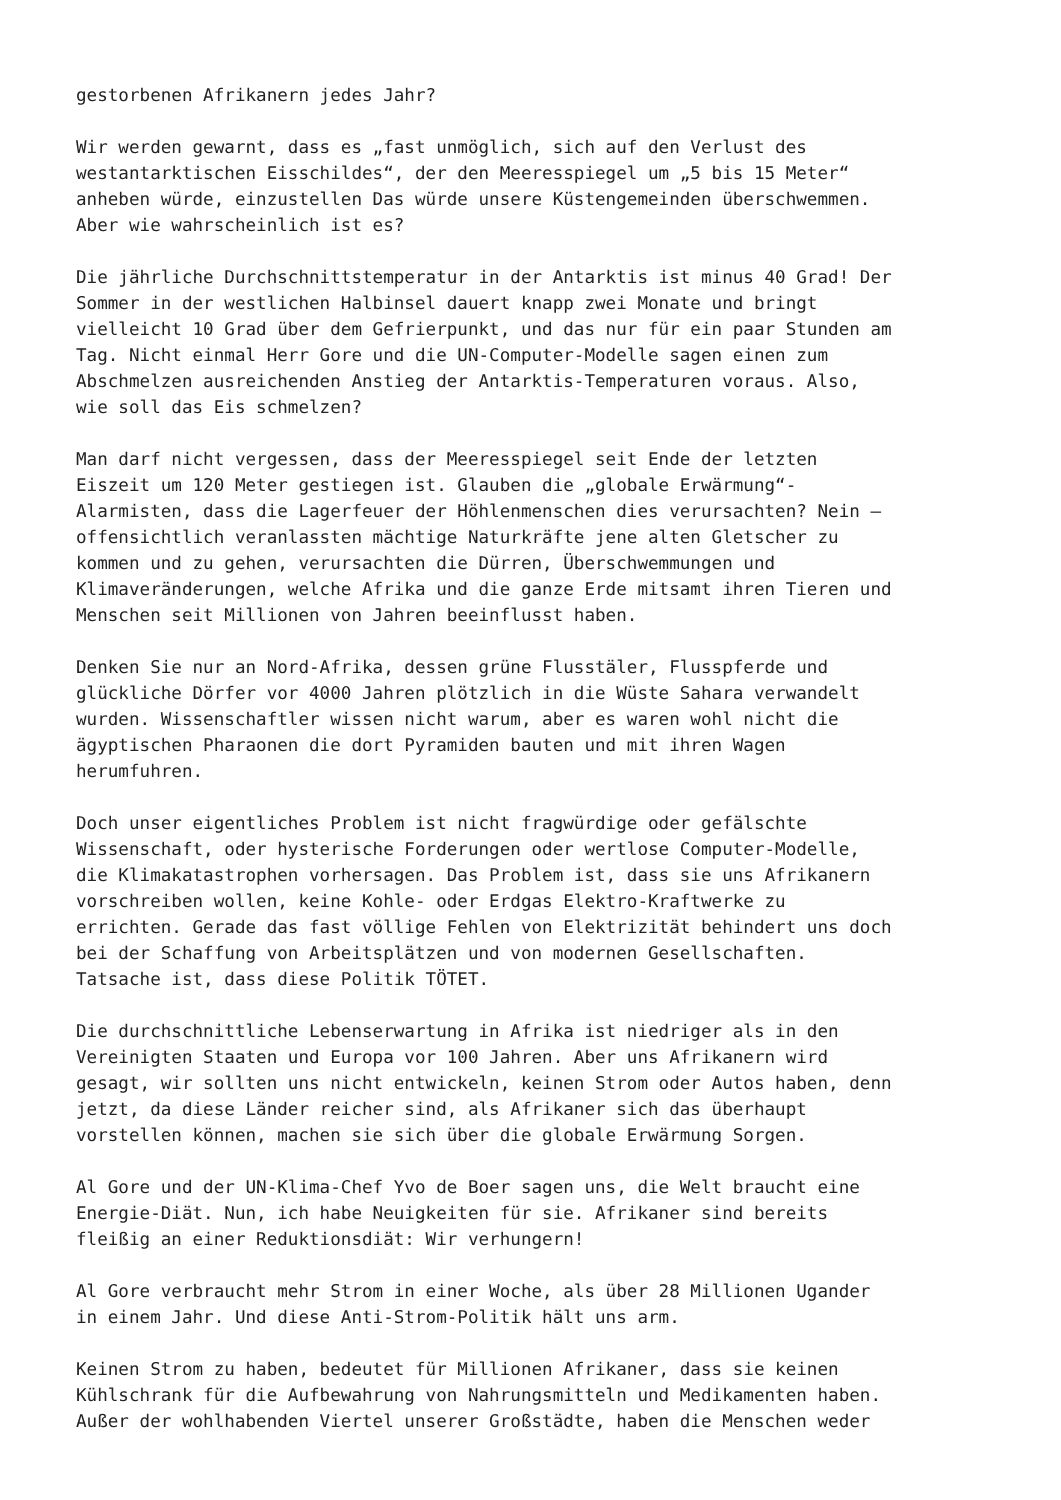gestorbenen Afrikanern jedes Jahr?
Wir werden gewarnt, dass es „fast unmöglich, sich auf den Verlust des westantarktischen Eisschildes“, der den Meeresspiegel um „5 bis 15 Meter“ anheben würde, einzustellen Das würde unsere Küstengemeinden überschwemmen. Aber wie wahrscheinlich ist es?
Die jährliche Durchschnittstemperatur in der Antarktis ist minus 40 Grad! Der Sommer in der westlichen Halbinsel dauert knapp zwei Monate und bringt vielleicht 10 Grad über dem Gefrierpunkt, und das nur für ein paar Stunden am Tag. Nicht einmal Herr Gore und die UN-Computer-Modelle sagen einen zum Abschmelzen ausreichenden Anstieg der Antarktis-Temperaturen voraus. Also, wie soll das Eis schmelzen?
Man darf nicht vergessen, dass der Meeresspiegel seit Ende der letzten Eiszeit um 120 Meter gestiegen ist. Glauben die „globale Erwärmung“- Alarmisten, dass die Lagerfeuer der Höhlenmenschen dies verursachten? Nein – offensichtlich veranlassten mächtige Naturkräfte jene alten Gletscher zu kommen und zu gehen, verursachten die Dürren, Überschwemmungen und Klimaveränderungen, welche Afrika und die ganze Erde mitsamt ihren Tieren und Menschen seit Millionen von Jahren beeinflusst haben.
Denken Sie nur an Nord-Afrika, dessen grüne Flusstäler, Flusspferde und glückliche Dörfer vor 4000 Jahren plötzlich in die Wüste Sahara verwandelt wurden. Wissenschaftler wissen nicht warum, aber es waren wohl nicht die ägyptischen Pharaonen die dort Pyramiden bauten und mit ihren Wagen herumfuhren.
Doch unser eigentliches Problem ist nicht fragwürdige oder gefälschte Wissenschaft, oder hysterische Forderungen oder wertlose Computer-Modelle, die Klimakatastrophen vorhersagen. Das Problem ist, dass sie uns Afrikanern vorschreiben wollen, keine Kohle- oder Erdgas Elektro-Kraftwerke zu errichten. Gerade das fast völlige Fehlen von Elektrizität behindert uns doch bei der Schaffung von Arbeitsplätzen und von modernen Gesellschaften. Tatsache ist, dass diese Politik TÖTET.
Die durchschnittliche Lebenserwartung in Afrika ist niedriger als in den Vereinigten Staaten und Europa vor 100 Jahren. Aber uns Afrikanern wird gesagt, wir sollten uns nicht entwickeln, keinen Strom oder Autos haben, denn jetzt, da diese Länder reicher sind, als Afrikaner sich das überhaupt vorstellen können, machen sie sich über die globale Erwärmung Sorgen.
Al Gore und der UN-Klima-Chef Yvo de Boer sagen uns, die Welt braucht eine Energie-Diät. Nun, ich habe Neuigkeiten für sie. Afrikaner sind bereits fleißig an einer Reduktionsdiät: Wir verhungern!
Al Gore verbraucht mehr Strom in einer Woche, als über 28 Millionen Ugander in einem Jahr. Und diese Anti-Strom-Politik hält uns arm.
Keinen Strom zu haben, bedeutet für Millionen Afrikaner, dass sie keinen Kühlschrank für die Aufbewahrung von Nahrungsmitteln und Medikamenten haben. Außer der wohlhabenden Viertel unserer Großstädte, haben die Menschen weder